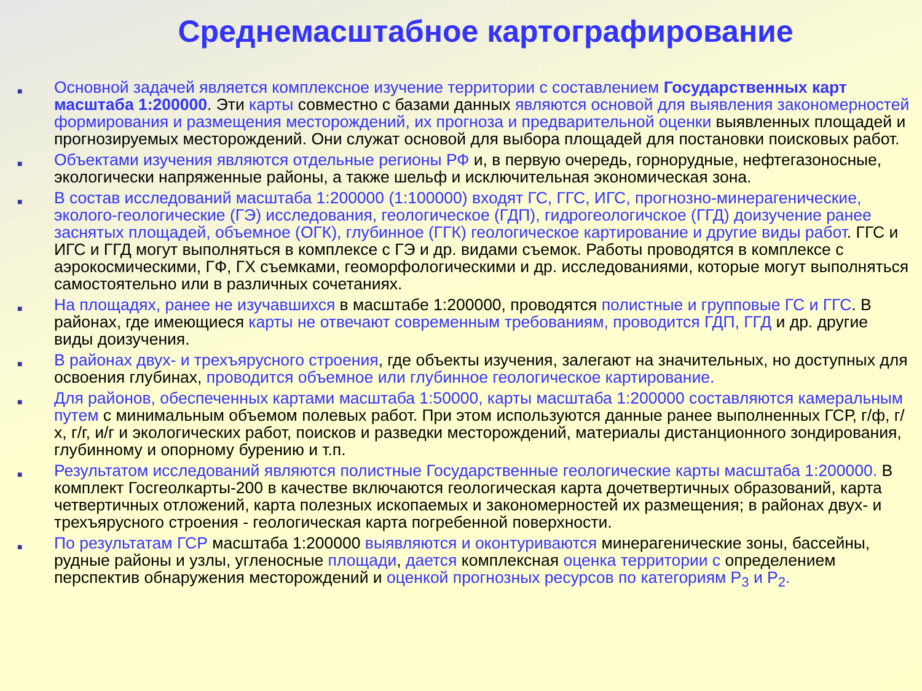Среднемасштабное картографирование
■ Основной задачей является комплексное изучение территории с составлением Государственных карт масштаба 1:200000. Эти карты совместно с базами данных являются основой для выявления закономерностей формирования и размещения месторождений, их прогноза и предварительной оценки выявленных площадей и прогнозируемых месторождений. Они служат основой для выбора площадей для постановки поисковых работ.
■ Объектами изучения являются отдельные регионы РФ и, в первую очередь, горнорудные, нефтегазоносные, экологически напряженные районы, а также шельф и исключительная экономическая зона.
■ В состав исследований масштаба 1:200000 (1:100000) входят ГС, ГГС, ИГС, прогнозно-минерагенические, эколого-геологические (ГЭ) исследования, геологическое (ГДП), гидрогеологичское (ГГД) доизучение ранее заснятых площадей, объемное (ОГК), глубинное (ГГК) геологическое картирование и другие виды работ. ГГС и ИГС и ГГД могут выполняться в комплексе с ГЭ и др. видами съемок. Работы проводятся в комплексе с аэрокосмическими, ГФ, ГХ съемками, геоморфологическими и др. исследованиями, которые могут выполняться самостоятельно или в различных сочетаниях.
■ На площадях, ранее не изучавшихся в масштабе 1:200000, проводятся полистные и групповые ГС и ГГС. В районах, где имеющиеся карты не отвечают современным требованиям, проводится ГДП, ГГД и др. другие виды доизучения.
■ В районах двух- и трехъярусного строения, где объекты изучения, залегают на значительных, но доступных для освоения глубинах, проводится объемное или глубинное геологическое картирование.
■ Для районов, обеспеченных картами масштаба 1:50000, карты масштаба 1:200000 составляются камеральным путем с минимальным объемом полевых работ. При этом используются данные ранее выполненных ГСР, г/ф, г/х, г/г, и/г и экологических работ, поисков и разведки месторождений, материалы дистанционного зондирования, глубинному и опорному бурению и т.п.
■ Результатом исследований являются полистные Государственные геологические карты масштаба 1:200000. В комплект Госгеолкарты-200 в качестве включаются геологическая карта дочетвертичных образований, карта четвертичных отложений, карта полезных ископаемых и закономерностей их размещения; в районах двух- и трехъярусного строения - геологическая карта погребенной поверхности.
■ По результатам ГСР масштаба 1:200000 выявляются и оконтуриваются минерагенические зоны, бассейны, рудные районы и узлы, угленосные площади, дается комплексная оценка территории с определением перспектив обнаружения месторождений и оценкой прогнозных ресурсов по категориям Р<sub>3</sub> и Р<sub>2</sub>.